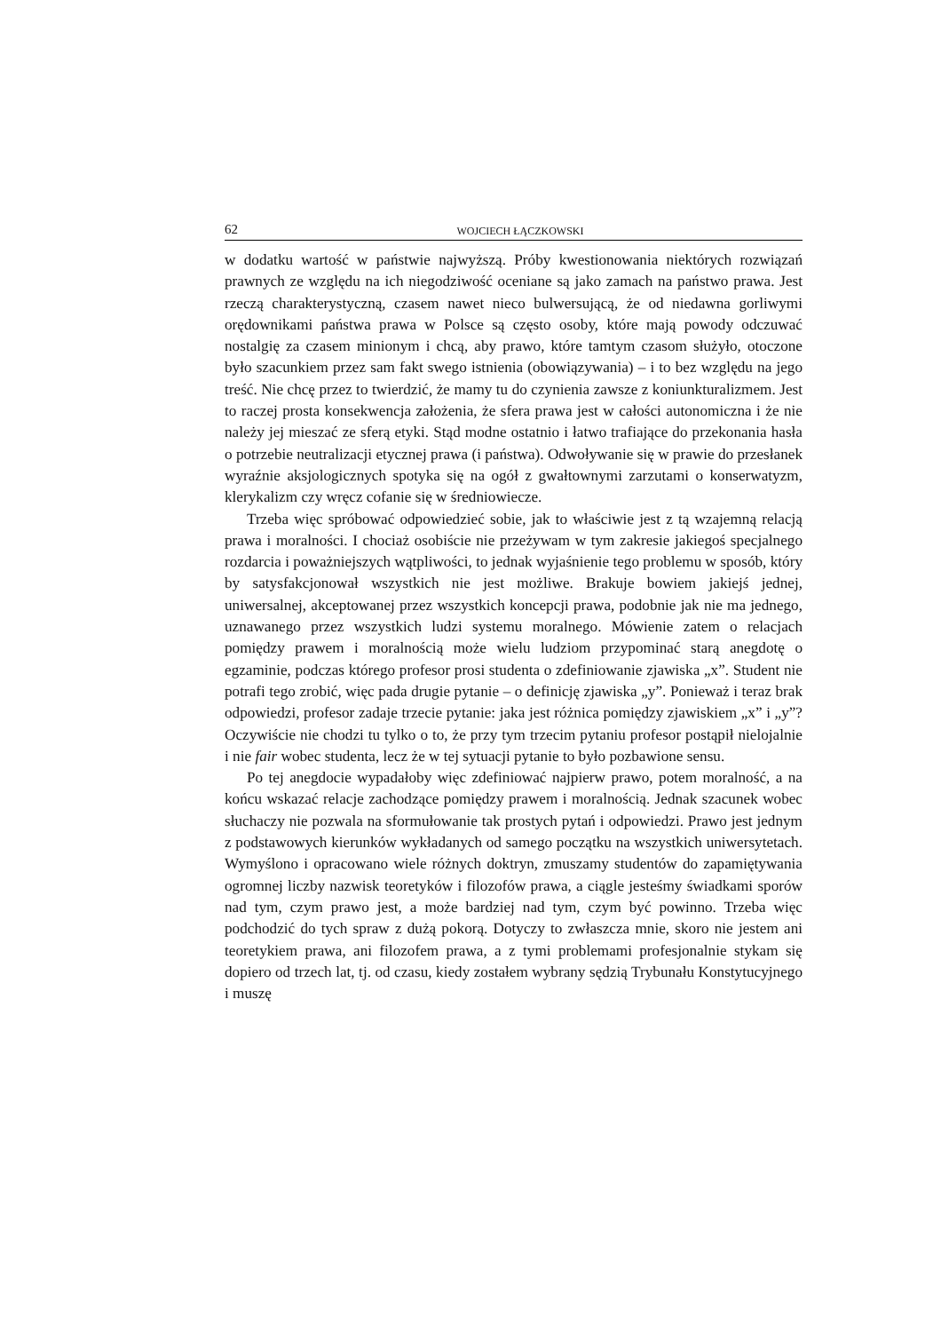62 WOJCIECH ŁĄCZKOWSKI
w dodatku wartość w państwie najwyższą. Próby kwestionowania niektórych rozwiązań prawnych ze względu na ich niegodziwość oceniane są jako zamach na państwo prawa. Jest rzeczą charakterystyczną, czasem nawet nieco bulwersującą, że od niedawna gorliwymi orędownikami państwa prawa w Polsce są często osoby, które mają powody odczuwać nostalgię za czasem minionym i chcą, aby prawo, które tamtym czasom służyło, otoczone było szacunkiem przez sam fakt swego istnienia (obowiązywania) – i to bez względu na jego treść. Nie chcę przez to twierdzić, że mamy tu do czynienia zawsze z koniunkturalizmem. Jest to raczej prosta konsekwencja założenia, że sfera prawa jest w całości autonomiczna i że nie należy jej mieszać ze sferą etyki. Stąd modne ostatnio i łatwo trafiające do przekonania hasła o potrzebie neutralizacji etycznej prawa (i państwa). Odwoływanie się w prawie do przesłanek wyraźnie aksjologicznych spotyka się na ogół z gwałtownymi zarzutami o konserwatyzm, klerykalizm czy wręcz cofanie się w średniowiecze.
Trzeba więc spróbować odpowiedzieć sobie, jak to właściwie jest z tą wzajemną relacją prawa i moralności. I chociaż osobiście nie przeżywam w tym zakresie jakiegoś specjalnego rozdarcia i poważniejszych wątpliwości, to jednak wyjaśnienie tego problemu w sposób, który by satysfakcjonował wszystkich nie jest możliwe. Brakuje bowiem jakiejś jednej, uniwersalnej, akceptowanej przez wszystkich koncepcji prawa, podobnie jak nie ma jednego, uznawanego przez wszystkich ludzi systemu moralnego. Mówienie zatem o relacjach pomiędzy prawem i moralnością może wielu ludziom przypominać starą anegdotę o egzaminie, podczas którego profesor prosi studenta o zdefiniowanie zjawiska „x”. Student nie potrafi tego zrobić, więc pada drugie pytanie – o definicję zjawiska „y”. Ponieważ i teraz brak odpowiedzi, profesor zadaje trzecie pytanie: jaka jest różnica pomiędzy zjawiskiem „x” i „y”? Oczywiście nie chodzi tu tylko o to, że przy tym trzecim pytaniu profesor postąpił nielojalnie i nie fair wobec studenta, lecz że w tej sytuacji pytanie to było pozbawione sensu.
Po tej anegdocie wypadałoby więc zdefiniować najpierw prawo, potem moralność, a na końcu wskazać relacje zachodzące pomiędzy prawem i moralnością. Jednak szacunek wobec słuchaczy nie pozwala na sformułowanie tak prostych pytań i odpowiedzi. Prawo jest jednym z podstawowych kierunków wykładanych od samego początku na wszystkich uniwersytetach. Wymyślono i opracowano wiele różnych doktryn, zmuszamy studentów do zapamiętywania ogromnej liczby nazwisk teoretyków i filozofów prawa, a ciągle jesteśmy świadkami sporów nad tym, czym prawo jest, a może bardziej nad tym, czym być powinno. Trzeba więc podchodzić do tych spraw z dużą pokorą. Dotyczy to zwłaszcza mnie, skoro nie jestem ani teoretykiem prawa, ani filozofem prawa, a z tymi problemami profesjonalnie stykam się dopiero od trzech lat, tj. od czasu, kiedy zostałem wybrany sędzią Trybunału Konstytucyjnego i muszę